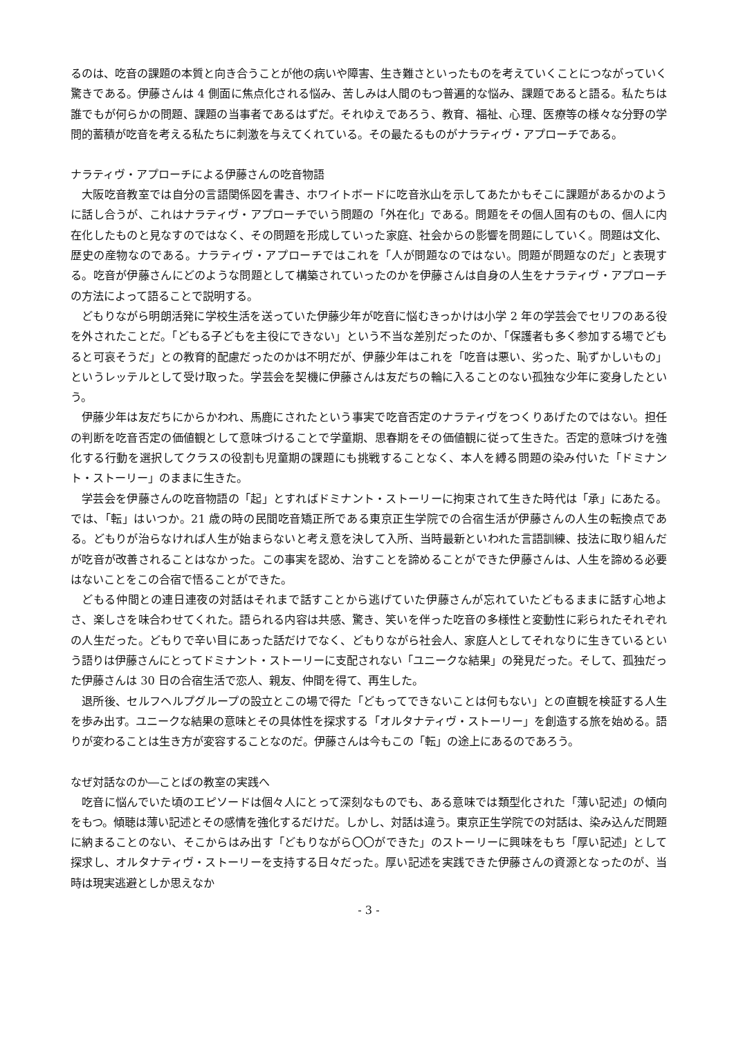るのは、吃音の課題の本質と向き合うことが他の病いや障害、生き難さといったものを考えていくことにつながっていく驚きである。伊藤さんは 4 側面に焦点化される悩み、苦しみは人間のもつ普遍的な悩み、課題であると語る。私たちは誰でもが何らかの問題、課題の当事者であるはずだ。それゆえであろう、教育、福祉、心理、医療等の様々な分野の学問的蓄積が吃音を考える私たちに刺激を与えてくれている。その最たるものがナラティヴ・アプローチである。
ナラティヴ・アプローチによる伊藤さんの吃音物語
大阪吃音教室では自分の言語関係図を書き、ホワイトボードに吃音氷山を示してあたかもそこに課題があるかのように話し合うが、これはナラティヴ・アプローチでいう問題の「外在化」である。問題をその個人固有のもの、個人に内在化したものと見なすのではなく、その問題を形成していった家庭、社会からの影響を問題にしていく。問題は文化、歴史の産物なのである。ナラティヴ・アプローチではこれを「人が問題なのではない。問題が問題なのだ」と表現する。吃音が伊藤さんにどのような問題として構築されていったのかを伊藤さんは自身の人生をナラティヴ・アプローチの方法によって語ることで説明する。
どもりながら明朗活発に学校生活を送っていた伊藤少年が吃音に悩むきっかけは小学 2 年の学芸会でセリフのある役を外されたことだ。「どもる子どもを主役にできない」という不当な差別だったのか、「保護者も多く参加する場でどもると可哀そうだ」との教育的配慮だったのかは不明だが、伊藤少年はこれを「吃音は悪い、劣った、恥ずかしいもの」というレッテルとして受け取った。学芸会を契機に伊藤さんは友だちの輪に入ることのない孤独な少年に変身したという。
伊藤少年は友だちにからかわれ、馬鹿にされたという事実で吃音否定のナラティヴをつくりあげたのではない。担任の判断を吃音否定の価値観として意味づけることで学童期、思春期をその価値観に従って生きた。否定的意味づけを強化する行動を選択してクラスの役割も児童期の課題にも挑戦することなく、本人を縛る問題の染み付いた「ドミナント・ストーリー」のままに生きた。
学芸会を伊藤さんの吃音物語の「起」とすればドミナント・ストーリーに拘束されて生きた時代は「承」にあたる。では、「転」はいつか。21 歳の時の民間吃音矯正所である東京正生学院での合宿生活が伊藤さんの人生の転換点である。どもりが治らなければ人生が始まらないと考え意を決して入所、当時最新といわれた言語訓練、技法に取り組んだが吃音が改善されることはなかった。この事実を認め、治すことを諦めることができた伊藤さんは、人生を諦める必要はないことをこの合宿で悟ることができた。
どもる仲間との連日連夜の対話はそれまで話すことから逃げていた伊藤さんが忘れていたどもるままに話す心地よさ、楽しさを味合わせてくれた。語られる内容は共感、驚き、笑いを伴った吃音の多様性と変動性に彩られたそれぞれの人生だった。どもりで辛い目にあった話だけでなく、どもりながら社会人、家庭人としてそれなりに生きているという語りは伊藤さんにとってドミナント・ストーリーに支配されない「ユニークな結果」の発見だった。そして、孤独だった伊藤さんは 30 日の合宿生活で恋人、親友、仲間を得て、再生した。
退所後、セルフヘルプグループの設立とこの場で得た「どもってできないことは何もない」との直観を検証する人生を歩み出す。ユニークな結果の意味とその具体性を探求する「オルタナティヴ・ストーリー」を創造する旅を始める。語りが変わることは生き方が変容することなのだ。伊藤さんは今もこの「転」の途上にあるのであろう。
なぜ対話なのか―ことばの教室の実践へ
吃音に悩んでいた頃のエピソードは個々人にとって深刻なものでも、ある意味では類型化された「薄い記述」の傾向をもつ。傾聴は薄い記述とその感情を強化するだけだ。しかし、対話は違う。東京正生学院での対話は、染み込んだ問題に納まることのない、そこからはみ出す「どもりながら〇〇ができた」のストーリーに興味をもち「厚い記述」として探求し、オルタナティヴ・ストーリーを支持する日々だった。厚い記述を実践できた伊藤さんの資源となったのが、当時は現実逃避としか思えなか
- 3 -